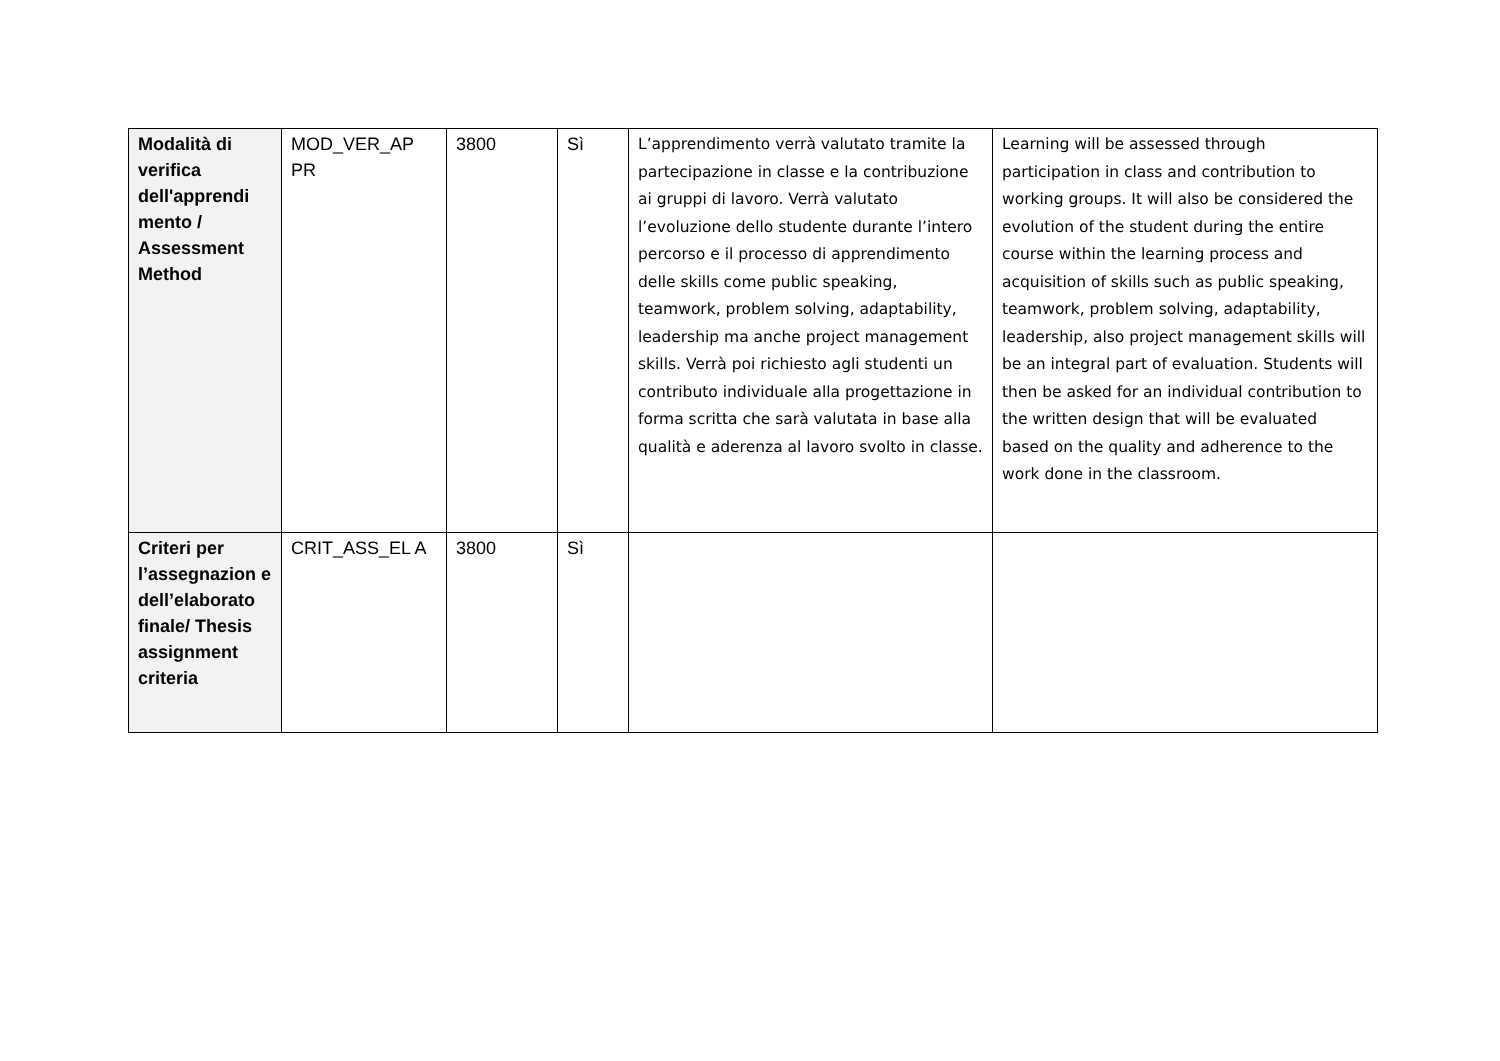| Modalità di verifica dell'apprendi mento / Assessment Method | MOD_VER_AP PR | 3800 | Sì | L’apprendimento verrà valutato tramite la partecipazione in classe e la contribuzione ai gruppi di lavoro. Verrà valutato l’evoluzione dello studente durante l’intero percorso e il processo di apprendimento delle skills come public speaking, teamwork, problem solving, adaptability, leadership ma anche project management skills. Verrà poi richiesto agli studenti un contributo individuale alla progettazione in forma scritta che sarà valutata in base alla qualità e aderenza al lavoro svolto in classe. | Learning will be assessed through participation in class and contribution to working groups. It will also be considered the evolution of the student during the entire course within the learning process and acquisition of skills such as public speaking, teamwork, problem solving, adaptability, leadership, also project management skills will be an integral part of evaluation. Students will then be asked for an individual contribution to the written design that will be evaluated based on the quality and adherence to the work done in the classroom. |
| Criteri per l’assegnazion e dell’elaborato finale/ Thesis assignment criteria | CRIT_ASS_EL A | 3800 | Sì | | |